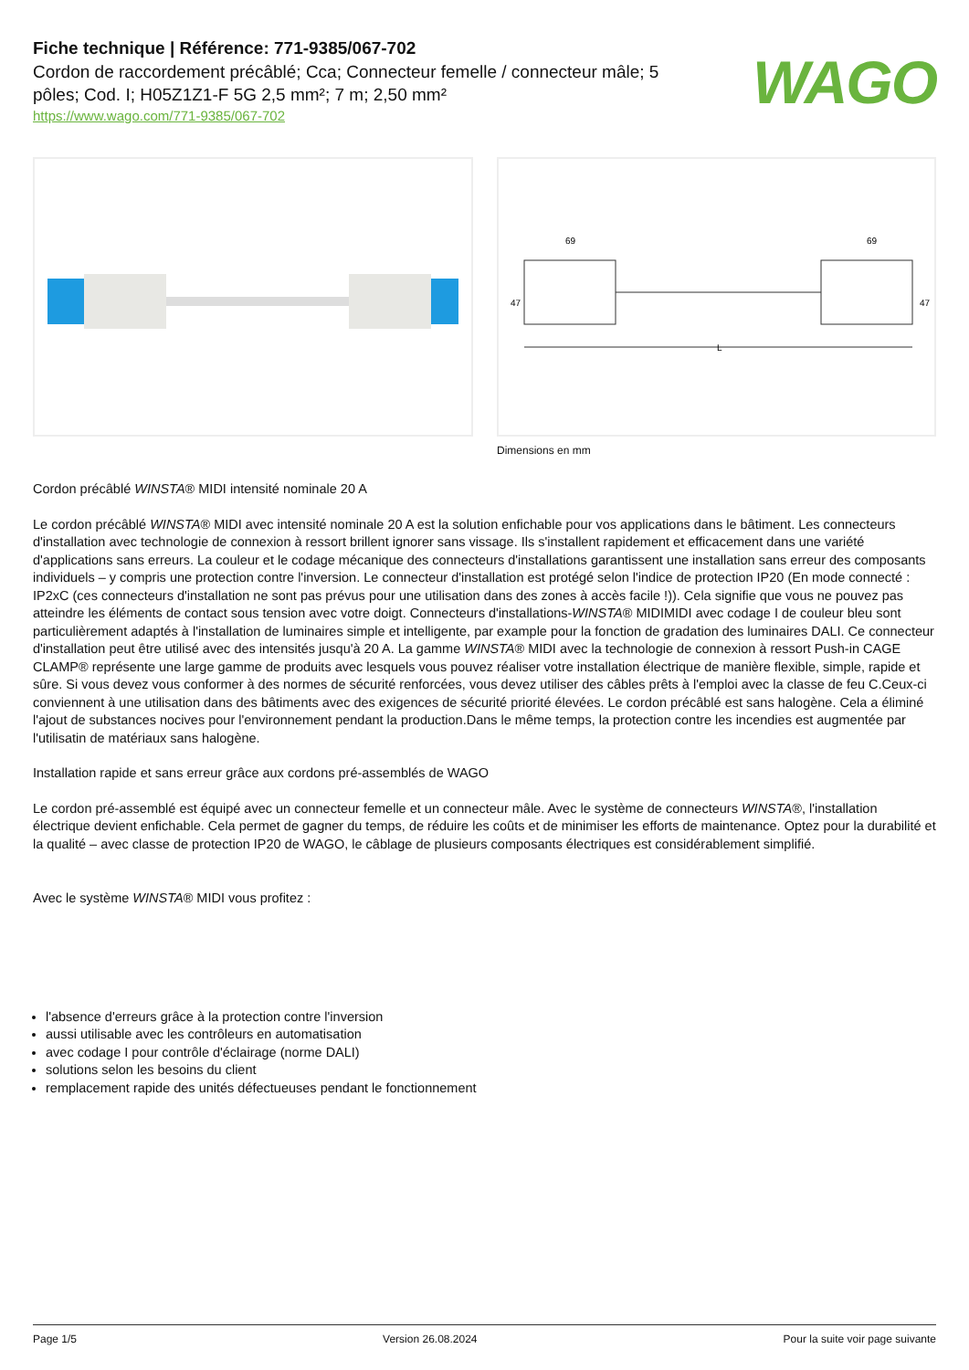Fiche technique | Référence: 771-9385/067-702
Cordon de raccordement précâblé; Cca; Connecteur femelle / connecteur mâle; 5 pôles; Cod. I; H05Z1Z1-F 5G 2,5 mm²; 7 m; 2,50 mm²
https://www.wago.com/771-9385/067-702
WAGO
69
69
47
47
L
Dimensions en mm
Cordon précâblé WINSTA® MIDI intensité nominale 20 A
Le cordon précâblé WINSTA® MIDI avec intensité nominale 20 A est la solution enfichable pour vos applications dans le bâtiment. Les connecteurs d'installation avec technologie de connexion à ressort brillent ignorer sans vissage. Ils s'installent rapidement et efficacement dans une variété d'applications sans erreurs. La couleur et le codage mécanique des connecteurs d'installations garantissent une installation sans erreur des composants individuels – y compris une protection contre l'inversion. Le connecteur d'installation est protégé selon l'indice de protection IP20 (En mode connecté : IP2xC (ces connecteurs d'installation ne sont pas prévus pour une utilisation dans des zones à accès facile !)). Cela signifie que vous ne pouvez pas atteindre les éléments de contact sous tension avec votre doigt. Connecteurs d'installations-WINSTA® MIDIMIDI avec codage I de couleur bleu sont particulièrement adaptés à l'installation de luminaires simple et intelligente, par example pour la fonction de gradation des luminaires DALI. Ce connecteur d'installation peut être utilisé avec des intensités jusqu'à 20 A. La gamme WINSTA® MIDI avec la technologie de connexion à ressort Push-in CAGE CLAMP® représente une large gamme de produits avec lesquels vous pouvez réaliser votre installation électrique de manière flexible, simple, rapide et sûre. Si vous devez vous conformer à des normes de sécurité renforcées, vous devez utiliser des câbles prêts à l'emploi avec la classe de feu C.Ceux-ci conviennent à une utilisation dans des bâtiments avec des exigences de sécurité priorité élevées. Le cordon précâblé est sans halogène. Cela a éliminé l'ajout de substances nocives pour l'environnement pendant la production.Dans le même temps, la protection contre les incendies est augmentée par l'utilisatin de matériaux sans halogène.
Installation rapide et sans erreur grâce aux cordons pré-assemblés de WAGO
Le cordon pré-assemblé est équipé avec un connecteur femelle et un connecteur mâle. Avec le système de connecteurs WINSTA®, l'installation électrique devient enfichable. Cela permet de gagner du temps, de réduire les coûts et de minimiser les efforts de maintenance. Optez pour la durabilité et la qualité – avec classe de protection IP20 de WAGO, le câblage de plusieurs composants électriques est considérablement simplifié.
Avec le système WINSTA® MIDI vous profitez :
l'absence d'erreurs grâce à la protection contre l'inversion
aussi utilisable avec les contrôleurs en automatisation
avec codage I pour contrôle d'éclairage (norme DALI)
solutions selon les besoins du client
remplacement rapide des unités défectueuses pendant le fonctionnement
Page 1/5 Version 26.08.2024 Pour la suite voir page suivante